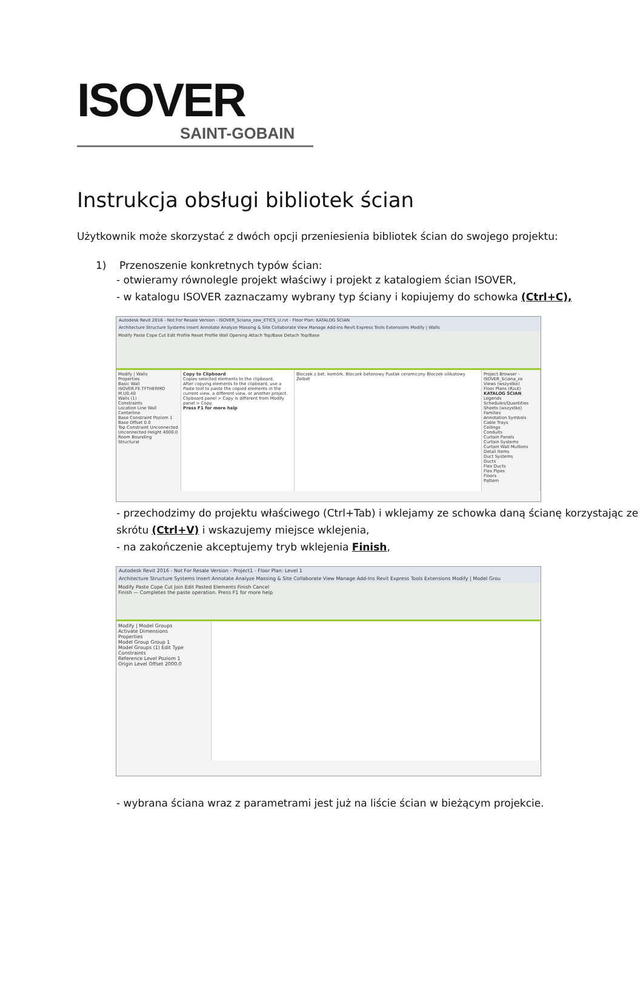ISOVER
SAINT-GOBAIN
Instrukcja obsługi bibliotek ścian
Użytkownik może skorzystać z dwóch opcji przeniesienia bibliotek ścian do swojego projektu:
1) Przenoszenie konkretnych typów ścian:
- otwieramy równolegle projekt właściwy i projekt z katalogiem ścian ISOVER,
- w katalogu ISOVER zaznaczamy wybrany typ ściany i kopiujemy do schowka (Ctrl+C),
Autodesk Revit 2016 - Not For Resale Version - ISOVER_Sciana_zew_ETICS_U.rvt - Floor Plan: KATALOG ŚCIAN
Architecture Structure Systems Insert Annotate Analyze Massing & Site Collaborate View Manage Add-Ins Revit Express Tools Extensions Modify | Walls
Modify Paste Cope Cut Edit Profile Reset Profile Wall Opening Attach Top/Base Detach Top/Base
Modify | Walls
Properties
Basic Wall ISOVER.FE.TFTHERMO M.U0,40
Walls (1)
Constraints
Location Line Wall Centerline
Base Constraint Poziom 1
Base Offset 0.0
Top Constraint Unconnected
Unconnected Height 4000.0
Room Bounding
Structural
Copy to Clipboard
Copies selected elements to the clipboard.
After copying elements to the clipboard, use a Paste tool to paste the copied elements in the current view, a different view, or another project.
Clipboard panel > Copy is different from Modify panel > Copy.
Press F1 for more help
Bloczek z bet. komórk. Bloczek betonowy Pustak ceramiczny Bloczek silikatowy Żelbet
Project Browser - ISOVER_Sciana_ze
Views (wszystko)
Floor Plans (Rzut)
KATALOG ŚCIAN
Legends
Schedules/Quantities
Sheets (wszystko)
Families
Annotation Symbols
Cable Trays
Ceilings
Conduits
Curtain Panels
Curtain Systems
Curtain Wall Mullions
Detail Items
Duct Systems
Ducts
Flex Ducts
Flex Pipes
Floors
Pattern
- przechodzimy do projektu właściwego (Ctrl+Tab) i wklejamy ze schowka daną ścianę korzystając ze skrótu (Ctrl+V) i wskazujemy miejsce wklejenia,
- na zakończenie akceptujemy tryb wklejenia Finish,
Autodesk Revit 2016 - Not For Resale Version - Project1 - Floor Plan: Level 1
Architecture Structure Systems Insert Annotate Analyze Massing & Site Collaborate View Manage Add-Ins Revit Express Tools Extensions Modify | Model Grou
Modify Paste Cope Cut Join Edit Pasted Elements Finish Cancel
Finish — Completes the paste operation. Press F1 for more help
Modify | Model Groups
Activate Dimensions
Properties
Model Group Group 1
Model Groups (1) Edit Type
Constraints
Reference Level Poziom 1
Origin Level Offset 2000.0
- wybrana ściana wraz z parametrami jest już na liście ścian w bieżącym projekcie.